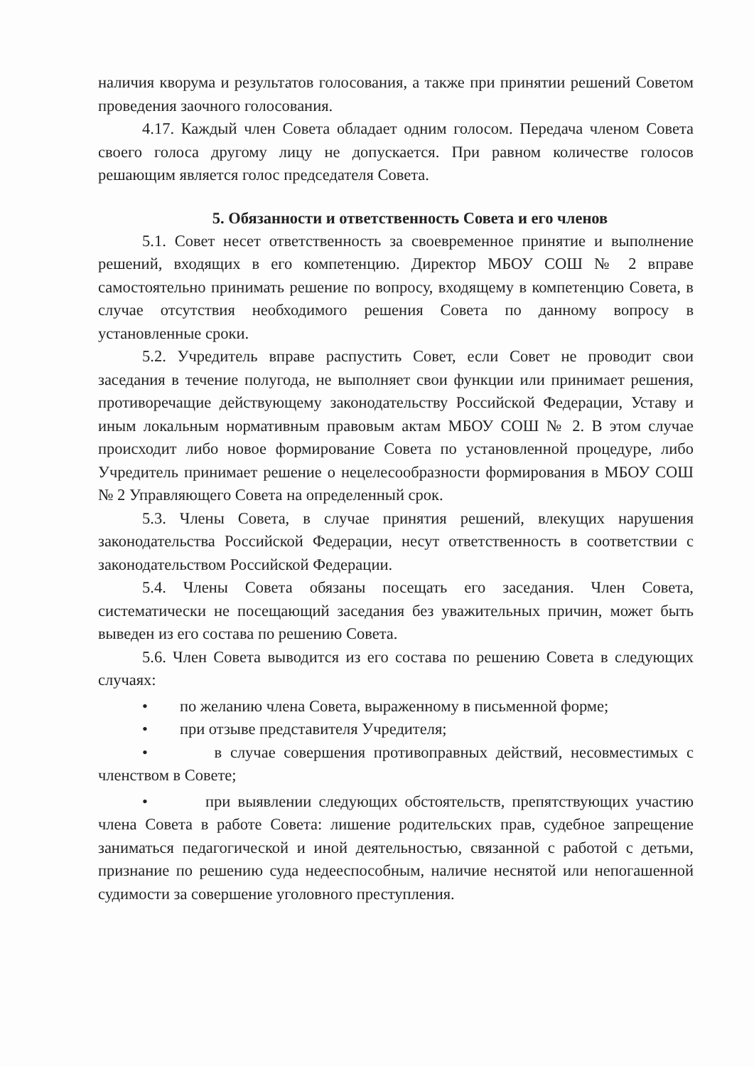наличия кворума и результатов голосования, а также при принятии решений Советом проведения заочного голосования.
4.17. Каждый член Совета обладает одним голосом. Передача членом Совета своего голоса другому лицу не допускается. При равном количестве голосов решающим является голос председателя Совета.
5. Обязанности и ответственность Совета и его членов
5.1. Совет несет ответственность за своевременное принятие и выполнение решений, входящих в его компетенцию. Директор МБОУ СОШ № 2 вправе самостоятельно принимать решение по вопросу, входящему в компетенцию Совета, в случае отсутствия необходимого решения Совета по данному вопросу в установленные сроки.
5.2. Учредитель вправе распустить Совет, если Совет не проводит свои заседания в течение полугода, не выполняет свои функции или принимает решения, противоречащие действующему законодательству Российской Федерации, Уставу и иным локальным нормативным правовым актам МБОУ СОШ № 2. В этом случае происходит либо новое формирование Совета по установленной процедуре, либо Учредитель принимает решение о нецелесообразности формирования в МБОУ СОШ № 2 Управляющего Совета на определенный срок.
5.3. Члены Совета, в случае принятия решений, влекущих нарушения законодательства Российской Федерации, несут ответственность в соответствии с законодательством Российской Федерации.
5.4. Члены Совета обязаны посещать его заседания. Член Совета, систематически не посещающий заседания без уважительных причин, может быть выведен из его состава по решению Совета.
5.6. Член Совета выводится из его состава по решению Совета в следующих случаях:
• по желанию члена Совета, выраженному в письменной форме;
• при отзыве представителя Учредителя;
• в случае совершения противоправных действий, несовместимых с членством в Совете;
• при выявлении следующих обстоятельств, препятствующих участию члена Совета в работе Совета: лишение родительских прав, судебное запрещение заниматься педагогической и иной деятельностью, связанной с работой с детьми, признание по решению суда недееспособным, наличие неснятой или непогашенной судимости за совершение уголовного преступления.